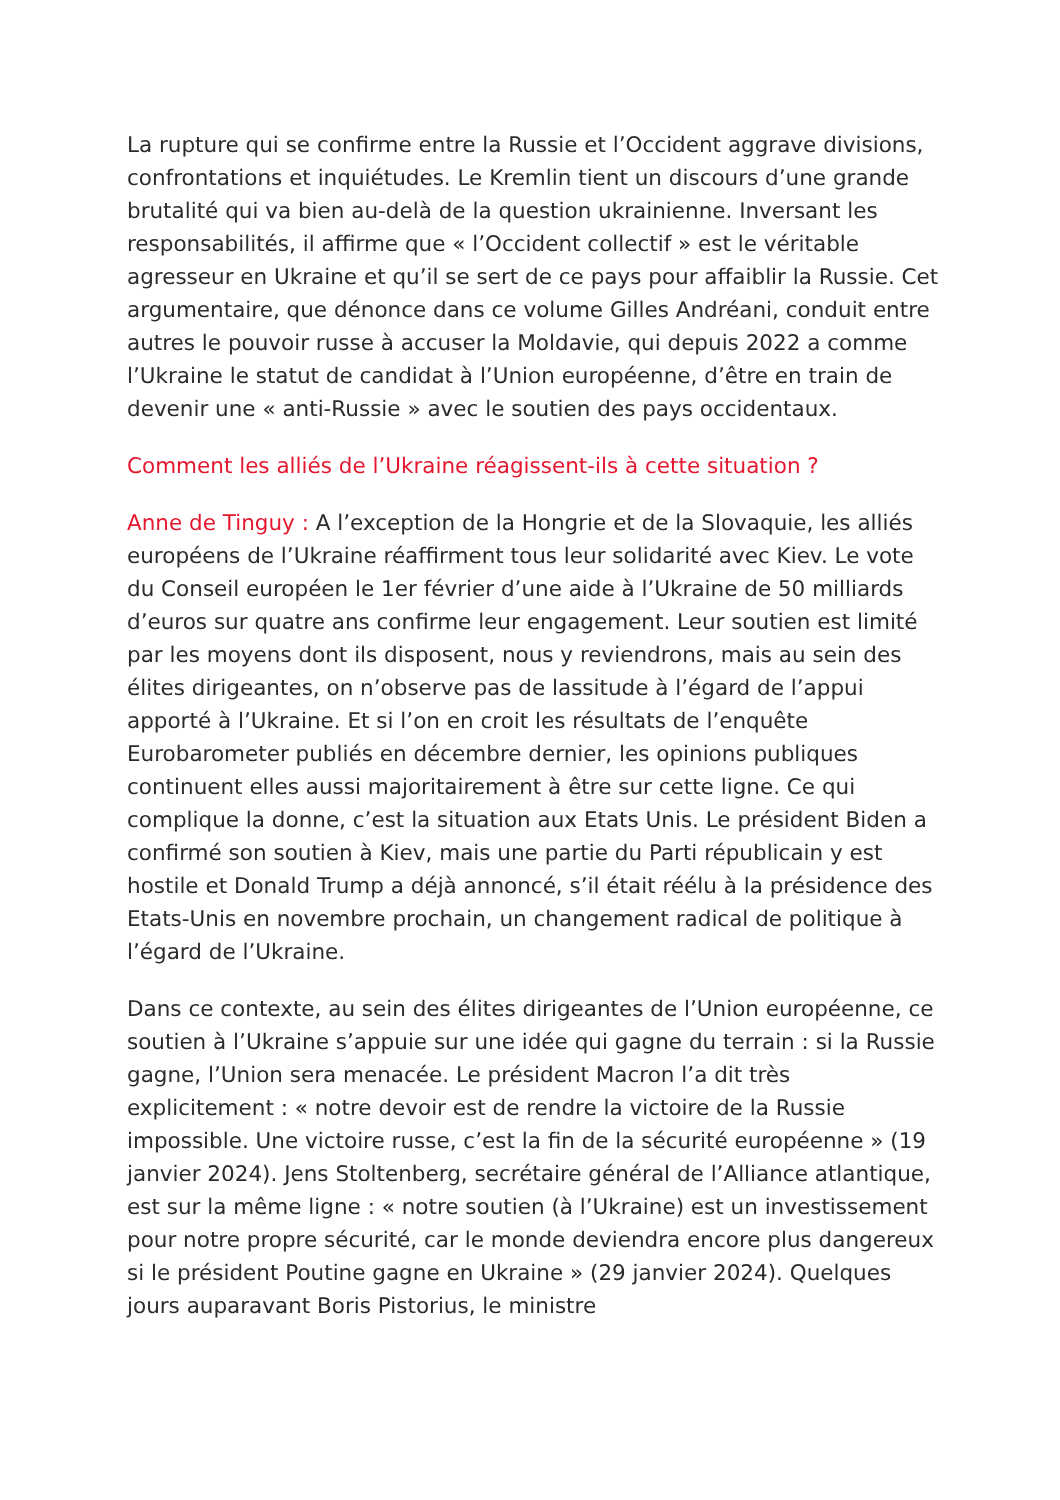La rupture qui se confirme entre la Russie et l’Occident aggrave divisions, confrontations et inquiétudes. Le Kremlin tient un discours d’une grande brutalité qui va bien au-delà de la question ukrainienne. Inversant les responsabilités, il affirme que « l’Occident collectif » est le véritable agresseur en Ukraine et qu’il se sert de ce pays pour affaiblir la Russie. Cet argumentaire, que dénonce dans ce volume Gilles Andréani, conduit entre autres le pouvoir russe à accuser la Moldavie, qui depuis 2022 a comme l’Ukraine le statut de candidat à l’Union européenne, d’être en train de devenir une « anti-Russie » avec le soutien des pays occidentaux.
Comment les alliés de l’Ukraine réagissent-ils à cette situation ?
Anne de Tinguy : A l’exception de la Hongrie et de la Slovaquie, les alliés européens de l’Ukraine réaffirment tous leur solidarité avec Kiev. Le vote du Conseil européen le 1er février d’une aide à l’Ukraine de 50 milliards d’euros sur quatre ans confirme leur engagement. Leur soutien est limité par les moyens dont ils disposent, nous y reviendrons, mais au sein des élites dirigeantes, on n’observe pas de lassitude à l’égard de l’appui apporté à l’Ukraine. Et si l’on en croit les résultats de l’enquête Eurobarometer publiés en décembre dernier, les opinions publiques continuent elles aussi majoritairement à être sur cette ligne. Ce qui complique la donne, c’est la situation aux Etats Unis. Le président Biden a confirmé son soutien à Kiev, mais une partie du Parti républicain y est hostile et Donald Trump a déjà annoncé, s’il était réélu à la présidence des Etats-Unis en novembre prochain, un changement radical de politique à l’égard de l’Ukraine.
Dans ce contexte, au sein des élites dirigeantes de l’Union européenne, ce soutien à l’Ukraine s’appuie sur une idée qui gagne du terrain : si la Russie gagne, l’Union sera menacée. Le président Macron l’a dit très explicitement : « notre devoir est de rendre la victoire de la Russie impossible. Une victoire russe, c’est la fin de la sécurité européenne » (19 janvier 2024). Jens Stoltenberg, secrétaire général de l’Alliance atlantique, est sur la même ligne : « notre soutien (à l’Ukraine) est un investissement pour notre propre sécurité, car le monde deviendra encore plus dangereux si le président Poutine gagne en Ukraine » (29 janvier 2024). Quelques jours auparavant Boris Pistorius, le ministre